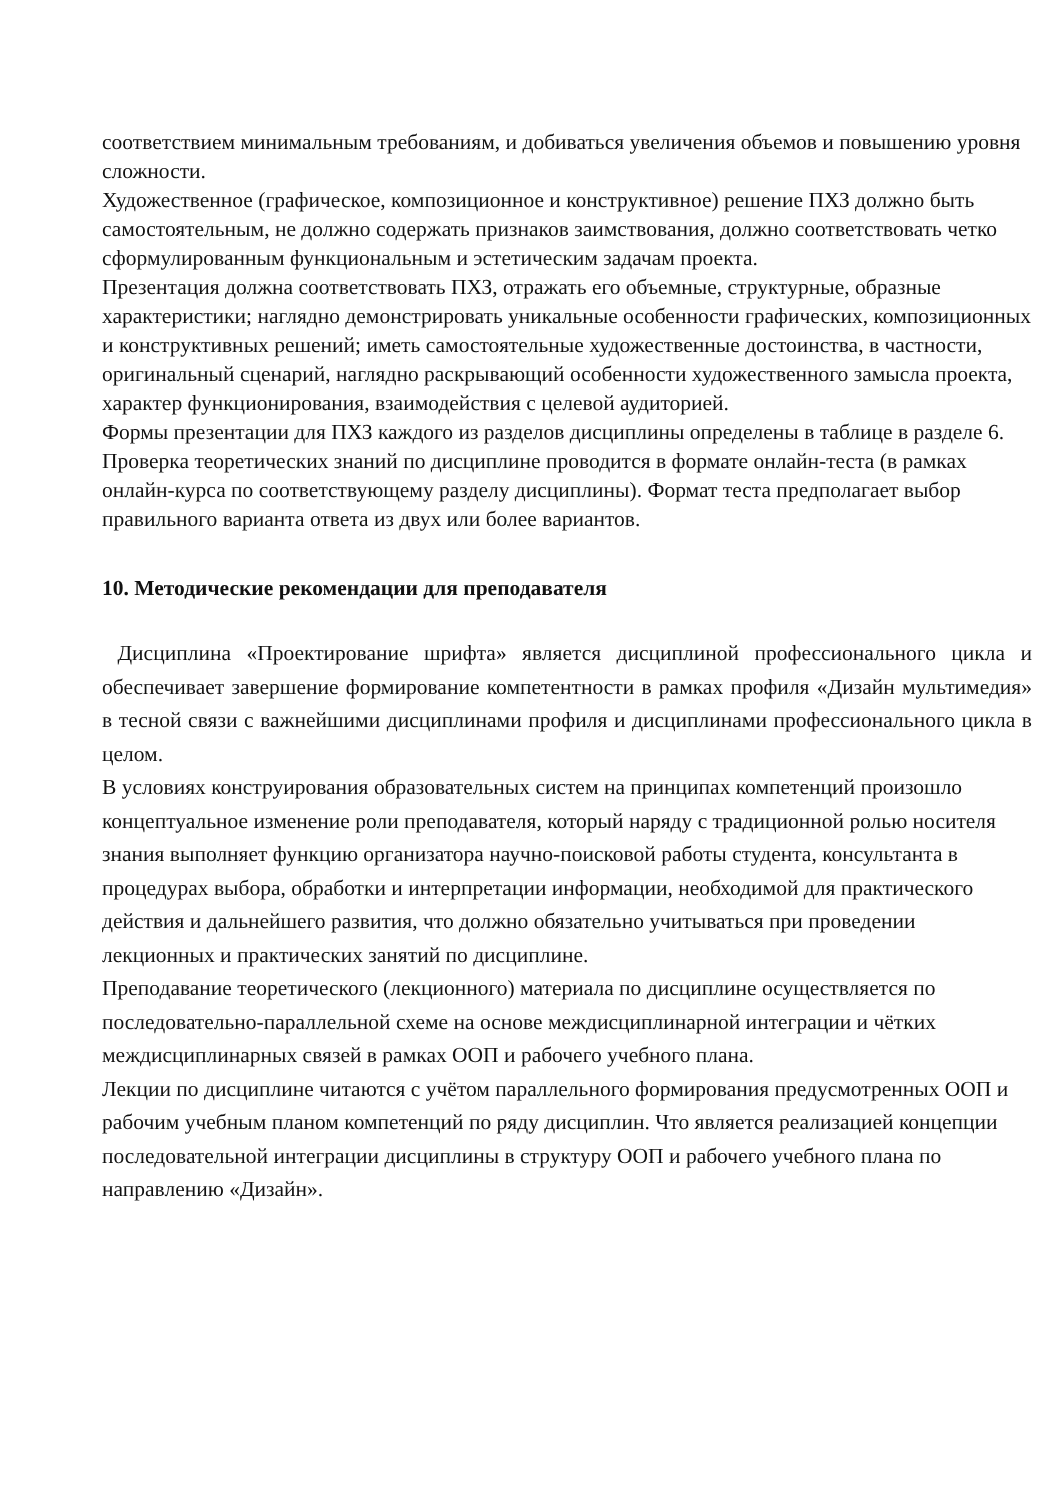соответствием минимальным требованиям, и добиваться увеличения объемов и повышению уровня сложности.
Художественное (графическое, композиционное и конструктивное) решение ПХЗ должно быть самостоятельным, не должно содержать признаков заимствования, должно соответствовать четко сформулированным функциональным и эстетическим задачам проекта.
Презентация должна соответствовать ПХЗ, отражать его объемные, структурные, образные характеристики; наглядно демонстрировать уникальные особенности графических, композиционных и конструктивных решений; иметь самостоятельные художественные достоинства, в частности, оригинальный сценарий, наглядно раскрывающий особенности художественного замысла проекта, характер функционирования, взаимодействия с целевой аудиторией.
Формы презентации для ПХЗ каждого из разделов дисциплины определены в таблице в разделе 6.
Проверка теоретических знаний по дисциплине проводится в формате онлайн-теста (в рамках онлайн-курса по соответствующему разделу дисциплины). Формат теста предполагает выбор правильного варианта ответа из двух или более вариантов.
10. Методические рекомендации для преподавателя
Дисциплина «Проектирование шрифта» является дисциплиной профессионального цикла и обеспечивает завершение формирование компетентности в рамках профиля «Дизайн мультимедия» в тесной связи с важнейшими дисциплинами профиля и дисциплинами профессионального цикла в целом.
В условиях конструирования образовательных систем на принципах компетенций произошло концептуальное изменение роли преподавателя, который наряду с традиционной ролью носителя знания выполняет функцию организатора научно-поисковой работы студента, консультанта в процедурах выбора, обработки и интерпретации информации, необходимой для практического действия и дальнейшего развития, что должно обязательно учитываться при проведении лекционных и практических занятий по дисциплине.
Преподавание теоретического (лекционного) материала по дисциплине осуществляется по последовательно-параллельной схеме на основе междисциплинарной интеграции и чётких междисциплинарных связей в рамках ООП и рабочего учебного плана.
Лекции по дисциплине читаются с учётом параллельного формирования предусмотренных ООП и рабочим учебным планом компетенций по ряду дисциплин. Что является реализацией концепции последовательной интеграции дисциплины в структуру ООП и рабочего учебного плана по направлению «Дизайн».